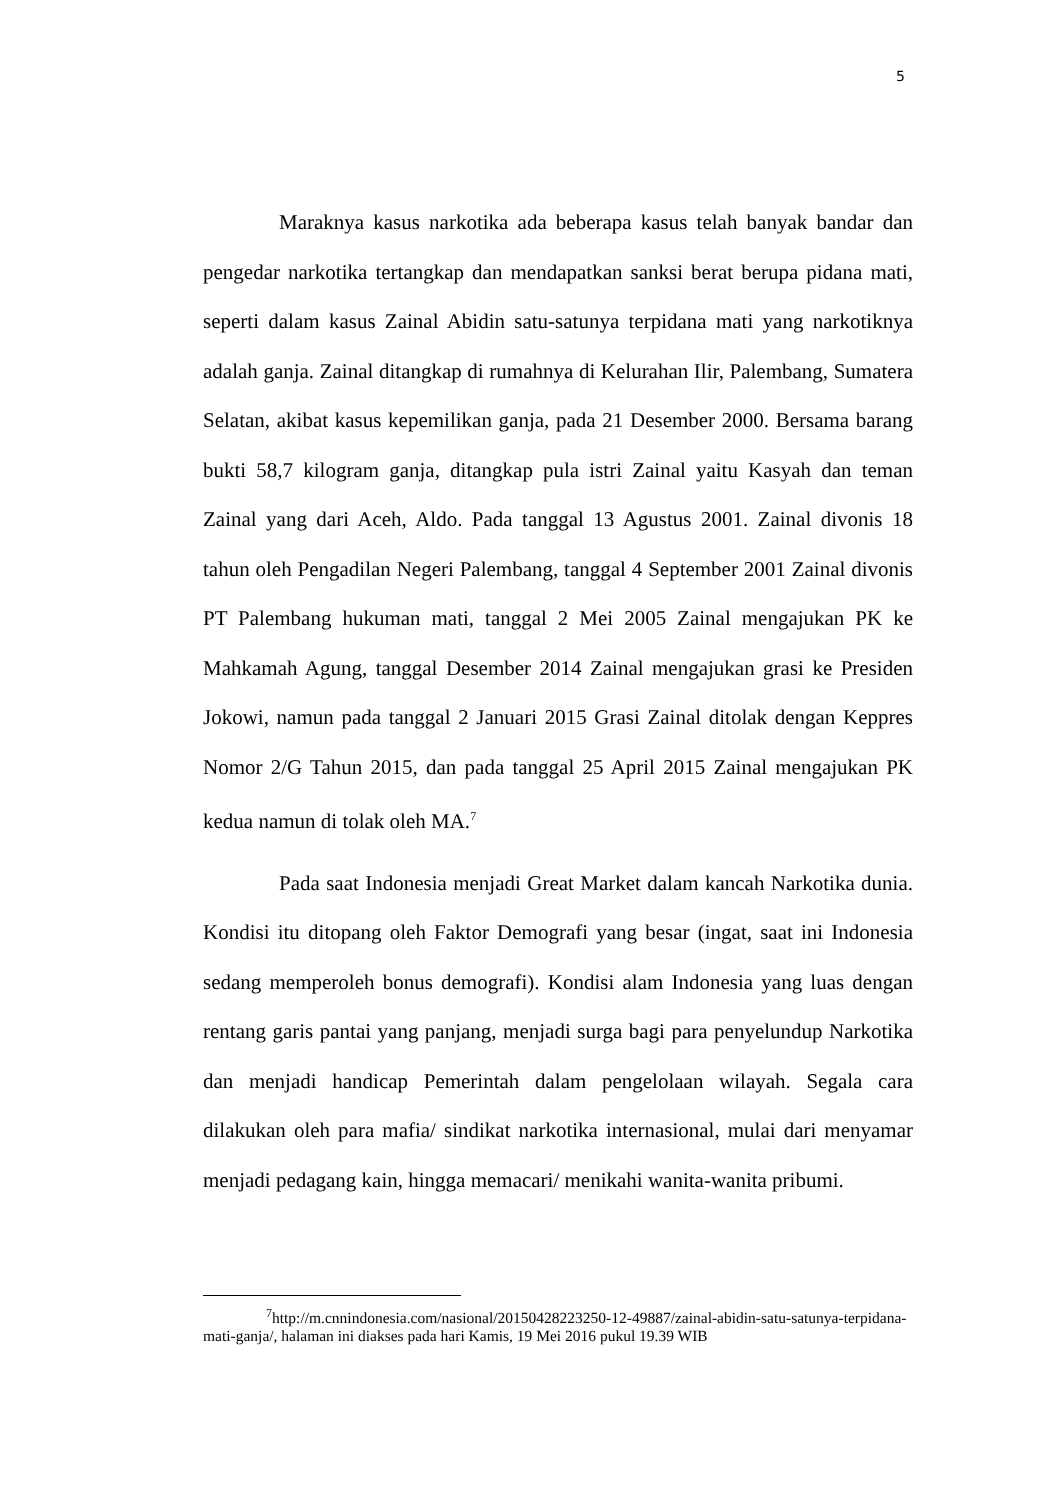5
Maraknya kasus narkotika ada beberapa kasus telah banyak bandar dan pengedar narkotika tertangkap dan mendapatkan sanksi berat berupa pidana mati, seperti dalam kasus Zainal Abidin satu-satunya terpidana mati yang narkotiknya adalah ganja. Zainal ditangkap di rumahnya di Kelurahan Ilir, Palembang, Sumatera Selatan, akibat kasus kepemilikan ganja, pada 21 Desember 2000. Bersama barang bukti 58,7 kilogram ganja, ditangkap pula istri Zainal yaitu Kasyah dan teman Zainal yang dari Aceh, Aldo. Pada tanggal 13 Agustus 2001. Zainal divonis 18 tahun oleh Pengadilan Negeri Palembang, tanggal 4 September 2001 Zainal divonis PT Palembang hukuman mati, tanggal 2 Mei 2005 Zainal mengajukan PK ke Mahkamah Agung, tanggal Desember 2014 Zainal mengajukan grasi ke Presiden Jokowi, namun pada tanggal 2 Januari 2015 Grasi Zainal ditolak dengan Keppres Nomor 2/G Tahun 2015, dan pada tanggal 25 April 2015 Zainal mengajukan PK kedua namun di tolak oleh MA.<sup>7</sup>
Pada saat Indonesia menjadi Great Market dalam kancah Narkotika dunia. Kondisi itu ditopang oleh Faktor Demografi yang besar (ingat, saat ini Indonesia sedang memperoleh bonus demografi). Kondisi alam Indonesia yang luas dengan rentang garis pantai yang panjang, menjadi surga bagi para penyelundup Narkotika dan menjadi handicap Pemerintah dalam pengelolaan wilayah. Segala cara dilakukan oleh para mafia/ sindikat narkotika internasional, mulai dari menyamar menjadi pedagang kain, hingga memacari/ menikahi wanita-wanita pribumi.
<sup>7</sup> http://m.cnnindonesia.com/nasional/20150428223250-12-49887/zainal-abidin-satu-satunya-terpidana-mati-ganja/, halaman ini diakses pada hari Kamis, 19 Mei 2016 pukul 19.39 WIB